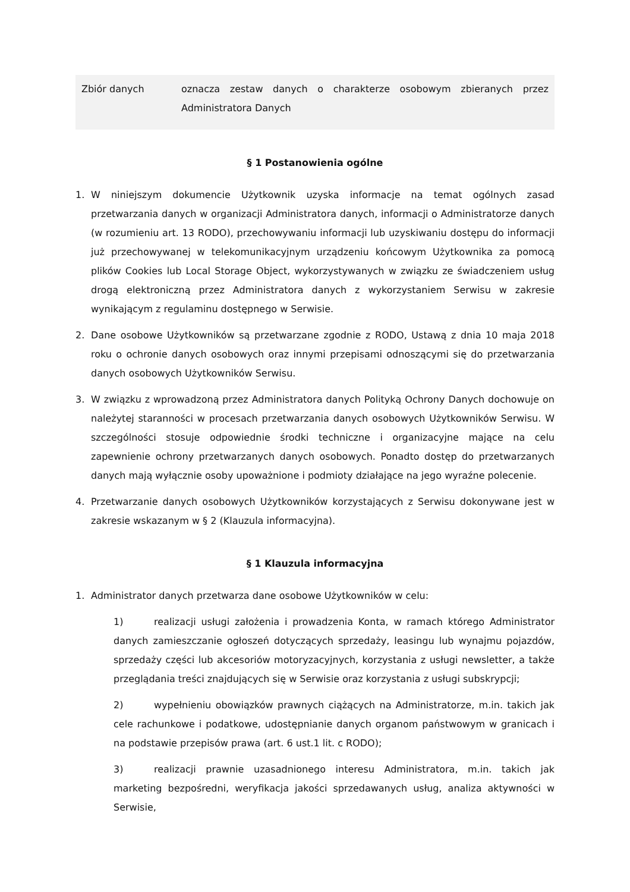| Zbiór danych | oznacza zestaw danych o charakterze osobowym zbieranych przez Administratora Danych |
§ 1 Postanowienia ogólne
1. W niniejszym dokumencie Użytkownik uzyska informacje na temat ogólnych zasad przetwarzania danych w organizacji Administratora danych, informacji o Administratorze danych (w rozumieniu art. 13 RODO), przechowywaniu informacji lub uzyskiwaniu dostępu do informacji już przechowywanej w telekomunikacyjnym urządzeniu końcowym Użytkownika za pomocą plików Cookies lub Local Storage Object, wykorzystywanych w związku ze świadczeniem usług drogą elektroniczną przez Administratora danych z wykorzystaniem Serwisu w zakresie wynikającym z regulaminu dostępnego w Serwisie.
2. Dane osobowe Użytkowników są przetwarzane zgodnie z RODO, Ustawą z dnia 10 maja 2018 roku o ochronie danych osobowych oraz innymi przepisami odnoszącymi się do przetwarzania danych osobowych Użytkowników Serwisu.
3. W związku z wprowadzoną przez Administratora danych Polityką Ochrony Danych dochowuje on należytej staranności w procesach przetwarzania danych osobowych Użytkowników Serwisu. W szczególności stosuje odpowiednie środki techniczne i organizacyjne mające na celu zapewnienie ochrony przetwarzanych danych osobowych. Ponadto dostęp do przetwarzanych danych mają wyłącznie osoby upoważnione i podmioty działające na jego wyraźne polecenie.
4. Przetwarzanie danych osobowych Użytkowników korzystających z Serwisu dokonywane jest w zakresie wskazanym w § 2 (Klauzula informacyjna).
§ 1 Klauzula informacyjna
1. Administrator danych przetwarza dane osobowe Użytkowników w celu:
1) realizacji usługi założenia i prowadzenia Konta, w ramach którego Administrator danych zamieszczanie ogłoszeń dotyczących sprzedaży, leasingu lub wynajmu pojazdów, sprzedaży części lub akcesoriów motoryzacyjnych, korzystania z usługi newsletter, a także przeglądania treści znajdujących się w Serwisie oraz korzystania z usługi subskrypcji;
2) wypełnieniu obowiązków prawnych ciążących na Administratorze, m.in. takich jak cele rachunkowe i podatkowe, udostępnianie danych organom państwowym w granicach i na podstawie przepisów prawa (art. 6 ust.1 lit. c RODO);
3) realizacji prawnie uzasadnionego interesu Administratora, m.in. takich jak marketing bezpośredni, weryfikacja jakości sprzedawanych usług, analiza aktywności w Serwisie,